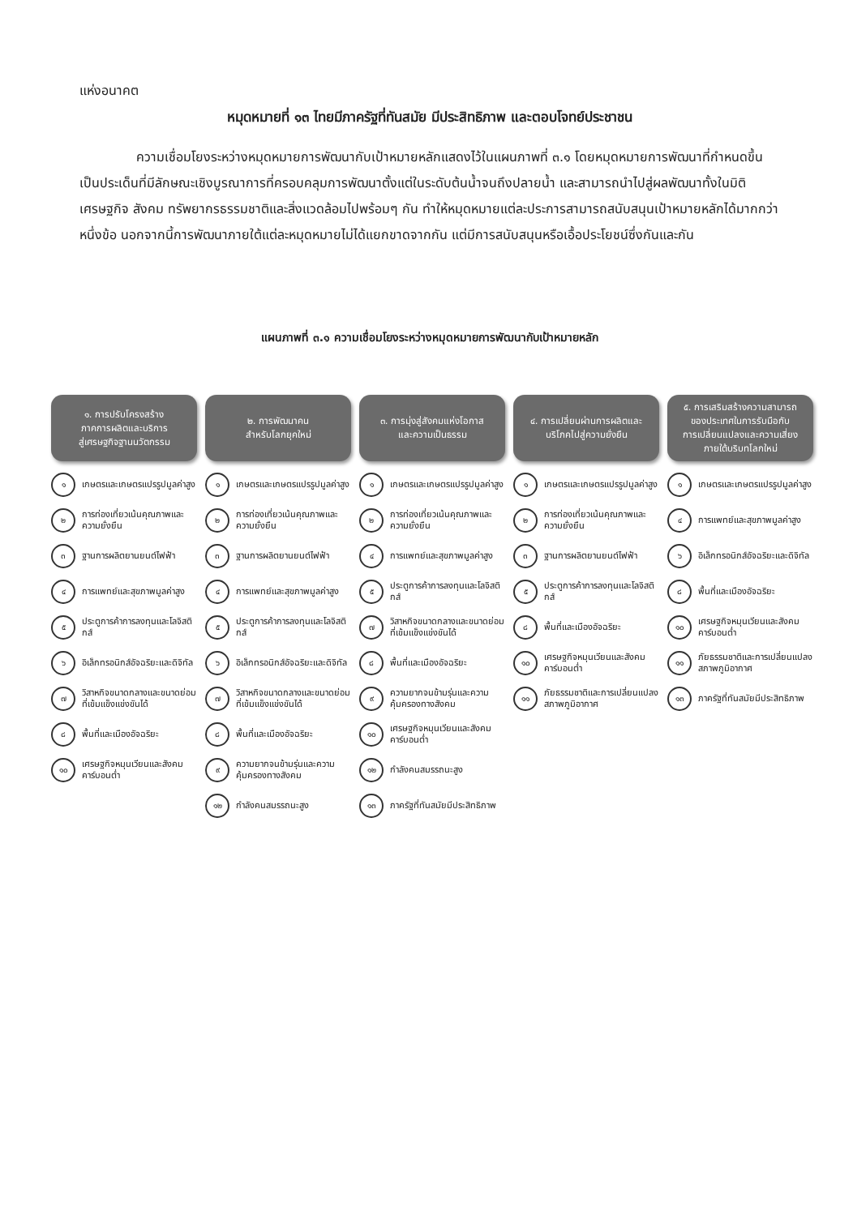แห่งอนาคต
หมุดหมายที่ ๑๓ ไทยมีภาครัฐที่ทันสมัย มีประสิทธิภาพ และตอบโจทย์ประชาชน
ความเชื่อมโยงระหว่างหมุดหมายการพัฒนากับเป้าหมายหลักแสดงไว้ในแผนภาพที่ ๓.๑ โดยหมุดหมายการพัฒนาที่กำหนดขึ้นเป็นประเด็นที่มีลักษณะเชิงบูรณาการที่ครอบคลุมการพัฒนาตั้งแต่ในระดับต้นน้ำจนถึงปลายน้ำ และสามารถนำไปสู่ผลพัฒนาทั้งในมิติเศรษฐกิจ สังคม ทรัพยากรธรรมชาติและสิ่งแวดล้อมไปพร้อมๆ กัน ทำให้หมุดหมายแต่ละประการสามารถสนับสนุนเป้าหมายหลักได้มากกว่าหนึ่งข้อ นอกจากนี้การพัฒนาภายใต้แต่ละหมุดหมายไม่ได้แยกขาดจากกัน แต่มีการสนับสนุนหรือเอื้อประโยชน์ซึ่งกันและกัน
แผนภาพที่ ๓.๑ ความเชื่อมโยงระหว่างหมุดหมายการพัฒนากับเป้าหมายหลัก
๑. การปรับโครงสร้าง
ภาคการผลิตและบริการ
สู่เศรษฐกิจฐานนวัตกรรม
๑ เกษตรและเกษตรแปรรูปมูลค่าสูง
๒ การท่องเที่ยวเน้นคุณภาพและความยั่งยืน
๓ ฐานการผลิตยานยนต์ไฟฟ้า
๔ การแพทย์และสุขภาพมูลค่าสูง
๕ ประตูการค้าการลงทุนและโลจิสติกส์
๖ อิเล็กทรอนิกส์อัจฉริยะและดิจิทัล
๗ วิสาหกิจขนาดกลางและขนาดย่อมที่เข้มแข็งแข่งขันได้
๘ พื้นที่และเมืองอัจฉริยะ
๑๐ เศรษฐกิจหมุนเวียนและสังคมคาร์บอนต่ำ
๒. การพัฒนาคน
สำหรับโลกยุคใหม่
๑ เกษตรและเกษตรแปรรูปมูลค่าสูง
๒ การท่องเที่ยวเน้นคุณภาพและความยั่งยืน
๓ ฐานการผลิตยานยนต์ไฟฟ้า
๔ การแพทย์และสุขภาพมูลค่าสูง
๕ ประตูการค้าการลงทุนและโลจิสติกส์
๖ อิเล็กทรอนิกส์อัจฉริยะและดิจิทัล
๗ วิสาหกิจขนาดกลางและขนาดย่อมที่เข้มแข็งแข่งขันได้
๘ พื้นที่และเมืองอัจฉริยะ
๙ ความยากจนข้ามรุ่นและความคุ้มครองทางสังคม
๑๒ กำลังคนสมรรถนะสูง
๓. การมุ่งสู่สังคมแห่งโอกาส
และความเป็นธรรม
๑ เกษตรและเกษตรแปรรูปมูลค่าสูง
๒ การท่องเที่ยวเน้นคุณภาพและความยั่งยืน
๔ การแพทย์และสุขภาพมูลค่าสูง
๕ ประตูการค้าการลงทุนและโลจิสติกส์
๗ วิสาหกิจขนาดกลางและขนาดย่อมที่เข้มแข็งแข่งขันได้
๘ พื้นที่และเมืองอัจฉริยะ
๙ ความยากจนข้ามรุ่นและความคุ้มครองทางสังคม
๑๐ เศรษฐกิจหมุนเวียนและสังคมคาร์บอนต่ำ
๑๒ กำลังคนสมรรถนะสูง
๑๓ ภาครัฐที่ทันสมัยมีประสิทธิภาพ
๔. การเปลี่ยนผ่านการผลิตและ
บริโภคไปสู่ความยั่งยืน
๑ เกษตรและเกษตรแปรรูปมูลค่าสูง
๒ การท่องเที่ยวเน้นคุณภาพและความยั่งยืน
๓ ฐานการผลิตยานยนต์ไฟฟ้า
๕ ประตูการค้าการลงทุนและโลจิสติกส์
๘ พื้นที่และเมืองอัจฉริยะ
๑๐ เศรษฐกิจหมุนเวียนและสังคมคาร์บอนต่ำ
๑๑ ภัยธรรมชาติและการเปลี่ยนแปลงสภาพภูมิอากาศ
๕. การเสริมสร้างความสามารถ
ของประเทศในการรับมือกับ
การเปลี่ยนแปลงและความเสี่ยง
ภายใต้บริบทโลกใหม่
๑ เกษตรและเกษตรแปรรูปมูลค่าสูง
๔ การแพทย์และสุขภาพมูลค่าสูง
๖ อิเล็กทรอนิกส์อัจฉริยะและดิจิทัล
๘ พื้นที่และเมืองอัจฉริยะ
๑๐ เศรษฐกิจหมุนเวียนและสังคมคาร์บอนต่ำ
๑๑ ภัยธรรมชาติและการเปลี่ยนแปลงสภาพภูมิอากาศ
๑๓ ภาครัฐที่ทันสมัยมีประสิทธิภาพ